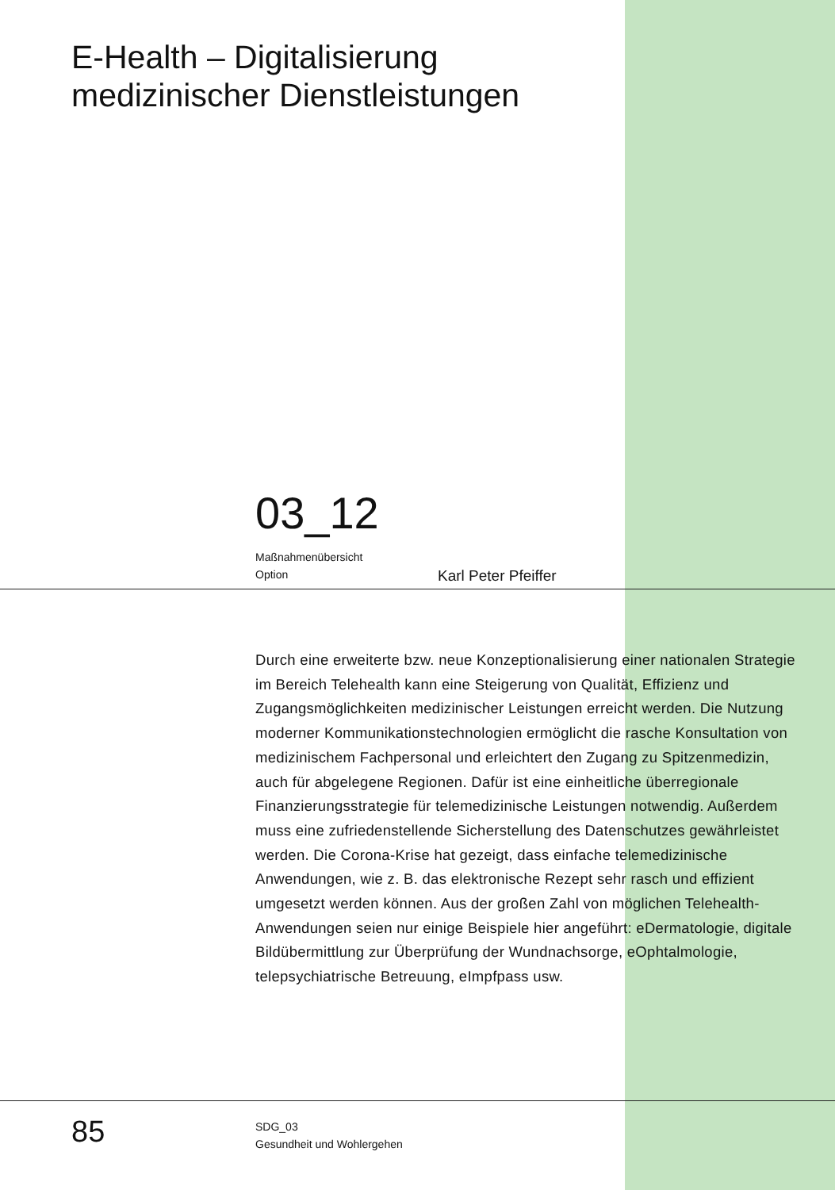E-Health – Digitalisierung
medizinischer Dienstleistungen
03_12
Maßnahmenübersicht
Option
Karl Peter Pfeiffer
Durch eine erweiterte bzw. neue Konzeptionalisierung einer nationalen Strategie im Bereich Telehealth kann eine Steigerung von Qualität, Effizienz und Zugangsmöglichkeiten medizinischer Leistungen erreicht werden. Die Nutzung moderner Kommunikationstechnologien ermöglicht die rasche Konsultation von medizinischem Fachpersonal und erleichtert den Zugang zu Spitzenmedizin, auch für abgelegene Regionen. Dafür ist eine einheitliche überregionale Finanzierungsstrategie für telemedizinische Leistungen notwendig. Außerdem muss eine zufriedenstellende Sicherstellung des Datenschutzes gewährleistet werden. Die Corona-Krise hat gezeigt, dass einfache telemedizinische Anwendungen, wie z. B. das elektronische Rezept sehr rasch und effizient umgesetzt werden können. Aus der großen Zahl von möglichen Telehealth-Anwendungen seien nur einige Beispiele hier angeführt: eDermatologie, digitale Bildübermittlung zur Überprüfung der Wundnachsorge, eOphtalmologie, telepsychiatrische Betreuung, eImpfpass usw.
85
SDG_03
Gesundheit und Wohlergehen